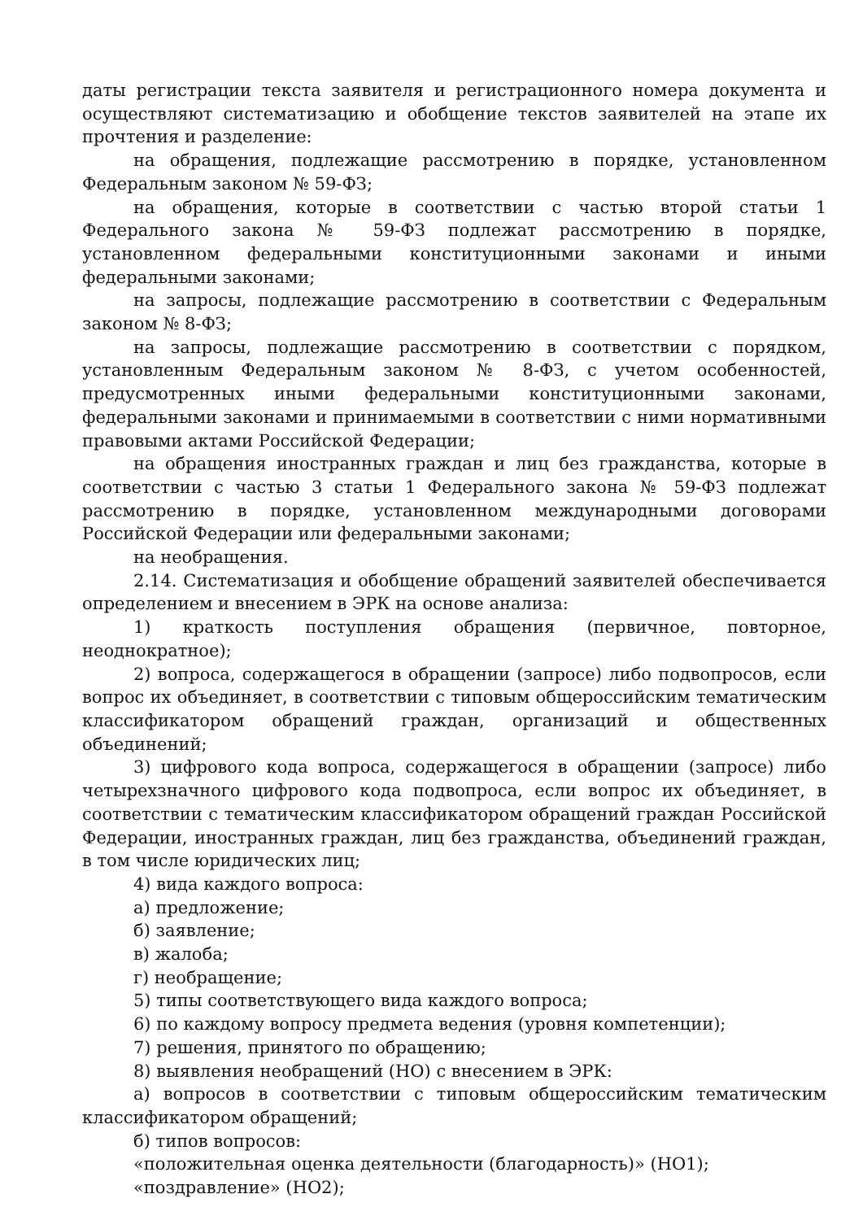даты регистрации текста заявителя и регистрационного номера документа и осуществляют систематизацию и обобщение текстов заявителей на этапе их прочтения и разделение:
на обращения, подлежащие рассмотрению в порядке, установленном Федеральным законом № 59-ФЗ;
на обращения, которые в соответствии с частью второй статьи 1 Федерального закона № 59-ФЗ подлежат рассмотрению в порядке, установленном федеральными конституционными законами и иными федеральными законами;
на запросы, подлежащие рассмотрению в соответствии с Федеральным законом № 8-ФЗ;
на запросы, подлежащие рассмотрению в соответствии с порядком, установленным Федеральным законом № 8-ФЗ, с учетом особенностей, предусмотренных иными федеральными конституционными законами, федеральными законами и принимаемыми в соответствии с ними нормативными правовыми актами Российской Федерации;
на обращения иностранных граждан и лиц без гражданства, которые в соответствии с частью 3 статьи 1 Федерального закона № 59-ФЗ подлежат рассмотрению в порядке, установленном международными договорами Российской Федерации или федеральными законами;
на необращения.
2.14. Систематизация и обобщение обращений заявителей обеспечивается определением и внесением в ЭРК на основе анализа:
1) краткость поступления обращения (первичное, повторное, неоднократное);
2) вопроса, содержащегося в обращении (запросе) либо подвопросов, если вопрос их объединяет, в соответствии с типовым общероссийским тематическим классификатором обращений граждан, организаций и общественных объединений;
3) цифрового кода вопроса, содержащегося в обращении (запросе) либо четырехзначного цифрового кода подвопроса, если вопрос их объединяет, в соответствии с тематическим классификатором обращений граждан Российской Федерации, иностранных граждан, лиц без гражданства, объединений граждан, в том числе юридических лиц;
4) вида каждого вопроса:
а) предложение;
б) заявление;
в) жалоба;
г) необращение;
5) типы соответствующего вида каждого вопроса;
6) по каждому вопросу предмета ведения (уровня компетенции);
7) решения, принятого по обращению;
8) выявления необращений (НО) с внесением в ЭРК:
а) вопросов в соответствии с типовым общероссийским тематическим классификатором обращений;
б) типов вопросов:
«положительная оценка деятельности (благодарность)» (НО1);
«поздравление» (НО2);